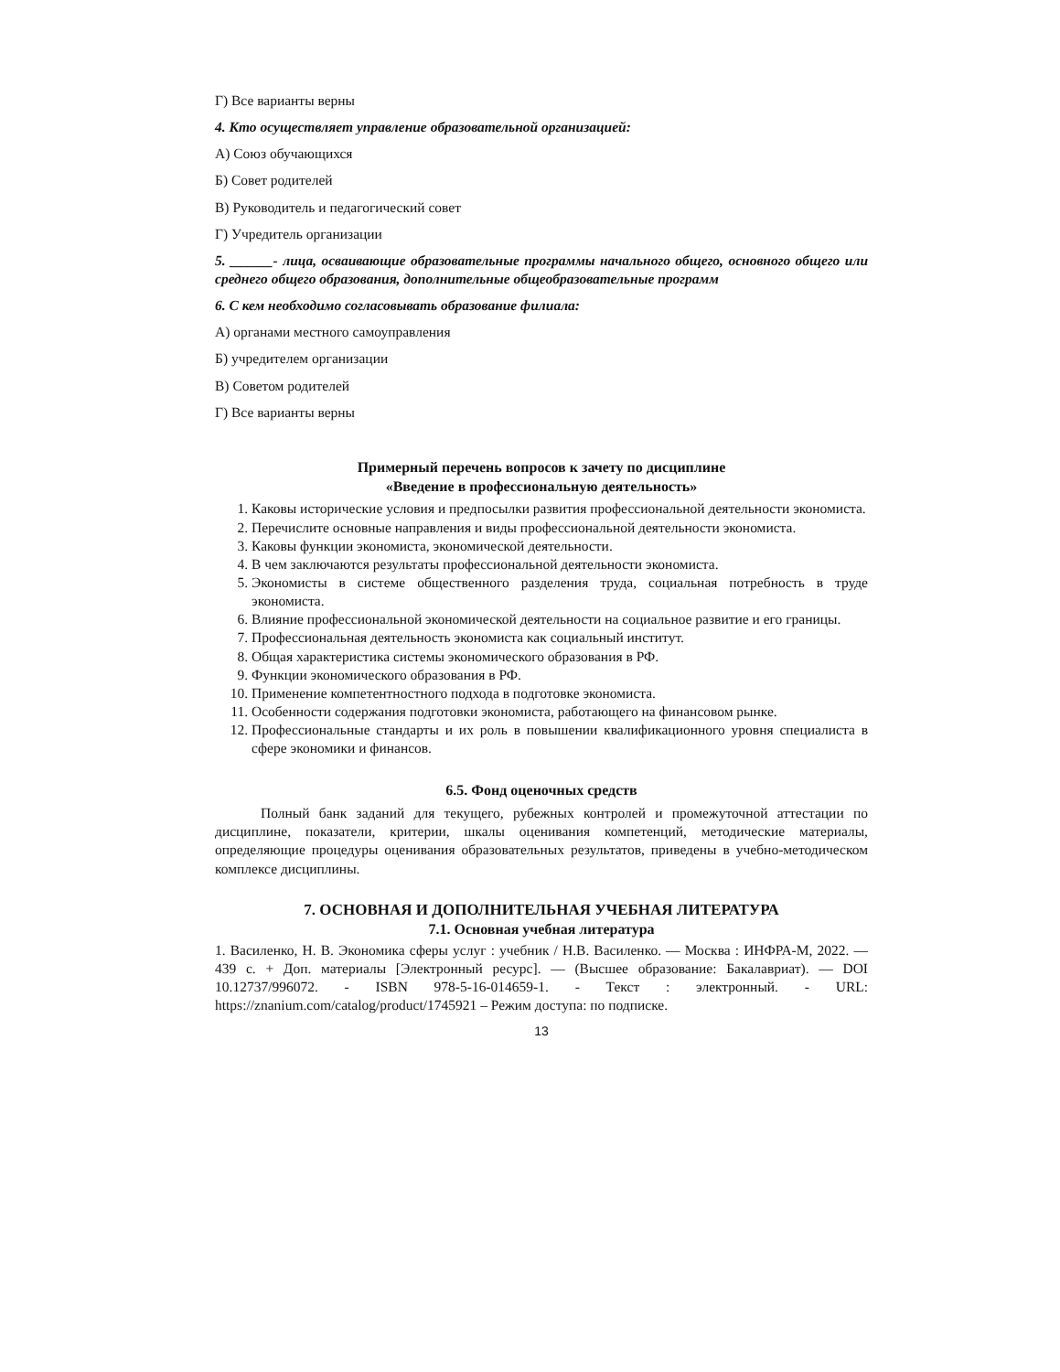Г) Все варианты верны
4. Кто осуществляет управление образовательной организацией:
А) Союз обучающихся
Б) Совет родителей
В) Руководитель и педагогический совет
Г) Учредитель организации
5. ______- лица, осваивающие образовательные программы начального общего, основного общего или среднего общего образования, дополнительные общеобразовательные программ
6. С кем необходимо согласовывать образование филиала:
А) органами местного самоуправления
Б) учредителем организации
В) Советом родителей
Г) Все варианты верны
Примерный перечень вопросов к зачету по дисциплине
«Введение в профессиональную деятельность»
1. Каковы исторические условия и предпосылки развития профессиональной деятельности экономиста.
2. Перечислите основные направления и виды профессиональной деятельности экономиста.
3. Каковы функции экономиста, экономической деятельности.
4. В чем заключаются результаты профессиональной деятельности экономиста.
5. Экономисты в системе общественного разделения труда, социальная потребность в труде экономиста.
6. Влияние профессиональной экономической деятельности на социальное развитие и его границы.
7. Профессиональная деятельность экономиста как социальный институт.
8. Общая характеристика системы экономического образования в РФ.
9. Функции экономического образования в РФ.
10. Применение компетентностного подхода в подготовке экономиста.
11. Особенности содержания подготовки экономиста, работающего на финансовом рынке.
12. Профессиональные стандарты и их роль в повышении квалификационного уровня специалиста в сфере экономики и финансов.
6.5. Фонд оценочных средств
Полный банк заданий для текущего, рубежных контролей и промежуточной аттестации по дисциплине, показатели, критерии, шкалы оценивания компетенций, методические материалы, определяющие процедуры оценивания образовательных результатов, приведены в учебно-методическом комплексе дисциплины.
7. ОСНОВНАЯ И ДОПОЛНИТЕЛЬНАЯ УЧЕБНАЯ ЛИТЕРАТУРА
7.1. Основная учебная литература
1. Василенко, Н. В. Экономика сферы услуг : учебник / Н.В. Василенко. — Москва : ИНФРА-М, 2022. — 439 с. + Доп. материалы [Электронный ресурс]. — (Высшее образование: Бакалавриат). — DOI 10.12737/996072. - ISBN 978-5-16-014659-1. - Текст : электронный. - URL: https://znanium.com/catalog/product/1745921 – Режим доступа: по подписке.
13